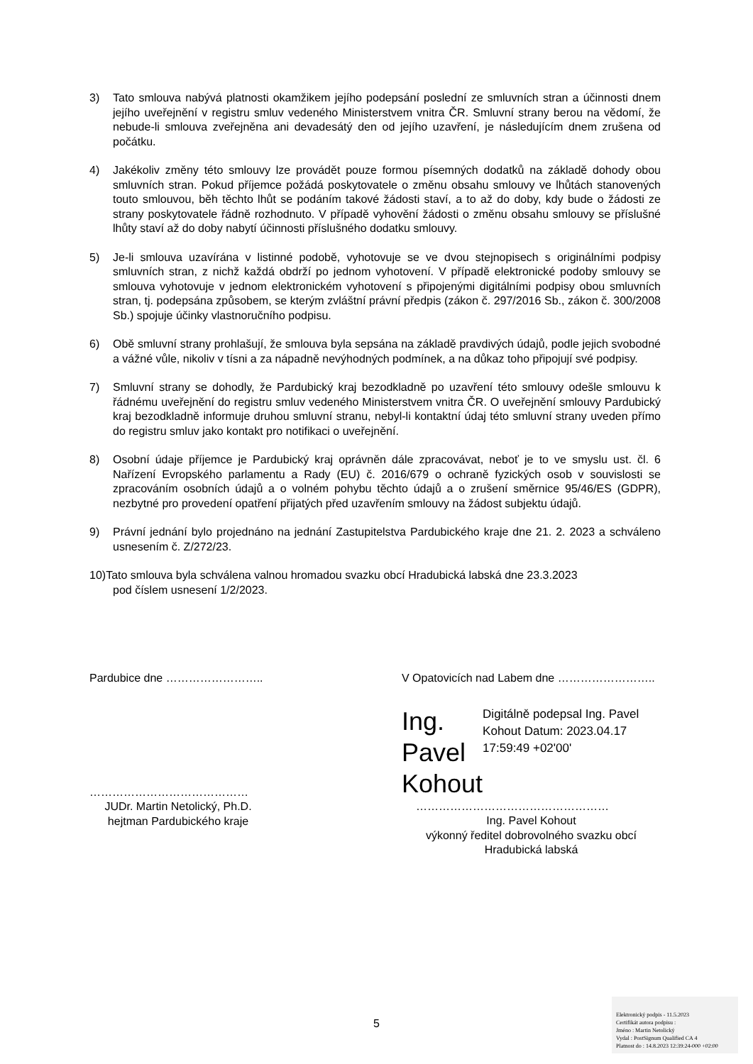3) Tato smlouva nabývá platnosti okamžikem jejího podepsání poslední ze smluvních stran a účinnosti dnem jejího uveřejnění v registru smluv vedeného Ministerstvem vnitra ČR. Smluvní strany berou na vědomí, že nebude-li smlouva zveřejněna ani devadesátý den od jejího uzavření, je následujícím dnem zrušena od počátku.
4) Jakékoliv změny této smlouvy lze provádět pouze formou písemných dodatků na základě dohody obou smluvních stran. Pokud příjemce požádá poskytovatele o změnu obsahu smlouvy ve lhůtách stanovených touto smlouvou, běh těchto lhůt se podáním takové žádosti staví, a to až do doby, kdy bude o žádosti ze strany poskytovatele řádně rozhodnuto. V případě vyhovění žádosti o změnu obsahu smlouvy se příslušné lhůty staví až do doby nabytí účinnosti příslušného dodatku smlouvy.
5) Je-li smlouva uzavírána v listinné podobě, vyhotovuje se ve dvou stejnopisech s originálními podpisy smluvních stran, z nichž každá obdrží po jednom vyhotovení. V případě elektronické podoby smlouvy se smlouva vyhotovuje v jednom elektronickém vyhotovení s připojenými digitálními podpisy obou smluvních stran, tj. podepsána způsobem, se kterým zvláštní právní předpis (zákon č. 297/2016 Sb., zákon č. 300/2008 Sb.) spojuje účinky vlastnoručního podpisu.
6) Obě smluvní strany prohlašují, že smlouva byla sepsána na základě pravdivých údajů, podle jejich svobodné a vážné vůle, nikoliv v tísni a za nápadně nevýhodných podmínek, a na důkaz toho připojují své podpisy.
7) Smluvní strany se dohodly, že Pardubický kraj bezodkladně po uzavření této smlouvy odešle smlouvu k řádnému uveřejnění do registru smluv vedeného Ministerstvem vnitra ČR. O uveřejnění smlouvy Pardubický kraj bezodkladně informuje druhou smluvní stranu, nebyl-li kontaktní údaj této smluvní strany uveden přímo do registru smluv jako kontakt pro notifikaci o uveřejnění.
8) Osobní údaje příjemce je Pardubický kraj oprávněn dále zpracovávat, neboť je to ve smyslu ust. čl. 6 Nařízení Evropského parlamentu a Rady (EU) č. 2016/679 o ochraně fyzických osob v souvislosti se zpracováním osobních údajů a o volném pohybu těchto údajů a o zrušení směrnice 95/46/ES (GDPR), nezbytné pro provedení opatření přijatých před uzavřením smlouvy na žádost subjektu údajů.
9) Právní jednání bylo projednáno na jednání Zastupitelstva Pardubického kraje dne 21. 2. 2023 a schváleno usnesením č. Z/272/23.
10)Tato smlouva byla schválena valnou hromadou svazku obcí Hradubická labská dne 23.3.2023
pod číslem usnesení 1/2/2023.
Pardubice dne ……………………..
……………………………………
JUDr. Martin Netolický, Ph.D.
hejtman Pardubického kraje
V Opatovicích nad Labem dne ……………………..
Ing. Pavel Kohout
Digitálně podepsal Ing. Pavel Kohout Datum: 2023.04.17 17:59:49 +02'00'
……………………………………………
Ing. Pavel Kohout
výkonný ředitel dobrovolného svazku obcí
Hradubická labská
5
Elektronický podpis - 11.5.2023
Certifikát autora podpisu :
Jméno : Martin Netolický
Vydal : PostSignum Qualified CA 4
Platnost do : 14.8.2023 12:39:24-000 +02:00